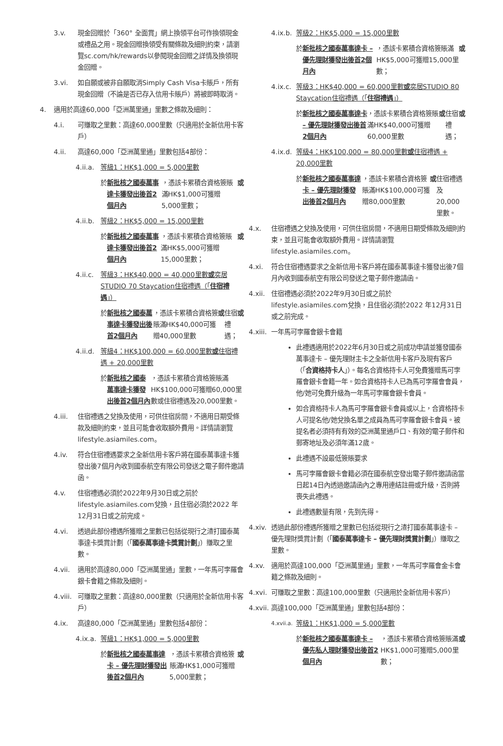3.v. 現金回贈於「360° 全面賞」網上換領平台可作換領現金或禮品之用。現金回贈換領受有關條款及細則約束，請瀏覽sc.com/hk/rewards以參閱現金回贈之詳情及換領現金回贈。
3.vi. 如自願或被非自願取消Simply Cash Visa卡賬戶，所有現金回贈（不論是否已存入信用卡賬戶）將被即時取消。
4. 適用於高達60,000「亞洲萬里通」里數之條款及細則：
4.i. 可賺取之里數：高達60,000里數（只適用於全新信用卡客戶）
4.ii. 高達60,000「亞洲萬里通」里數包括4部份：
4.ii.a. 等級1：HK$1,000 = 5,000里數
於 新批核之國泰萬事達卡獲發出後首2個月內 ，憑該卡累積合資格簽賬滿HK$1,000可獲贈5,000里數； 或
4.ii.b. 等級2：HK$5,000 = 15,000里數
於 新批核之國泰萬事達卡獲發出後首2個月內 ，憑該卡累積合資格簽賬滿HK$5,000可獲贈15,000里數； 或
4.ii.c. 等級3：HK$40,000 = 40,000里數或奕居STUDIO 70 Staycation住宿禮遇（「住宿禮遇」）
於 新批核之國泰萬事達卡獲發出後首2個月內 ，憑該卡累積合資格簽賬滿HK$40,000可獲贈40,000里數 或 住宿禮遇； 或
4.ii.d. 等級4：HK$100,000 = 60,000里數或住宿禮遇 + 20,000里數
於 新批核之國泰萬事達卡獲發出後首2個月內 ，憑該卡累積合資格簽賬滿HK$100,000可獲贈60,000里數或住宿禮遇及20,000里數。
4.iii. 住宿禮遇之兌換及使用，可供住宿房間，不適用日期受條款及細則約束，並且可能會收取額外費用。詳情請瀏覽lifestyle.asiamiles.com。
4.iv. 符合住宿禮遇要求之全新信用卡客戶將在國泰萬事達卡獲發出後7個月內收到國泰航空有限公司發送之電子郵件邀請函。
4.v. 住宿禮遇必須於2022年9月30日或之前於lifestyle.asiamiles.com兌換，且住宿必須於2022 年12月31日或之前完成。
4.vi. 透過此部份禮遇所獲贈之里數已包括從現行之渣打國泰萬事達卡獎賞計劃（「國泰萬事達卡獎賞計劃」）賺取之里數。
4.vii. 適用於高達80,000「亞洲萬里通」里數，一年馬可孛羅會銀卡會籍之條款及細則。
4.viii. 可賺取之里數：高達80,000里數（只適用於全新信用卡客戶）
4.ix. 高達80,000「亞洲萬里通」里數包括4部份：
4.ix.a. 等級1：HK$1,000 = 5,000里數
於 新批核之國泰萬事達卡 – 優先理財獲發出後首2個月內 ，憑該卡累積合資格簽賬滿HK$1,000可獲贈5,000里數； 或
4.ix.b. 等級2：HK$5,000 = 15,000里數
於 新批核之國泰萬事達卡 – 優先理財獲發出後首2個月內 ，憑該卡累積合資格簽賬滿HK$5,000可獲贈15,000里數； 或
4.ix.c. 等級3：HK$40,000 = 60,000里數或奕居STUDIO 80 Staycation住宿禮遇（「住宿禮遇」）
於 新批核之國泰萬事達卡 – 優先理財獲發出後首2個月內 ，憑該卡累積合資格簽賬滿HK$40,000可獲贈60,000里數 或 住宿禮遇； 或
4.ix.d. 等級4：HK$100,000 = 80,000里數或住宿禮遇 + 20,000里數
於 新批核之國泰萬事達卡 – 優先理財獲發出後首2個月內 ，憑該卡累積合資格簽賬滿HK$100,000可獲贈80,000里數 或 住宿禮遇及20,000里數。
4.x. 住宿禮遇之兌換及使用，可供住宿房間，不適用日期受條款及細則約束，並且可能會收取額外費用。詳情請瀏覽lifestyle.asiamiles.com。
4.xi. 符合住宿禮遇要求之全新信用卡客戶將在國泰萬事達卡獲發出後7個月內收到國泰航空有限公司發送之電子郵件邀請函。
4.xii. 住宿禮遇必須於2022年9月30日或之前於lifestyle.asiamiles.com兌換，且住宿必須於2022 年12月31日或之前完成。
4.xiii. 一年馬可孛羅會銀卡會籍
此禮遇適用於2022年6月30日或之前成功申請並獲發國泰萬事達卡 – 優先理財主卡之全新信用卡客戶及現有客戶（「合資格持卡人」）。每名合資格持卡人可免費獲贈馬可孛羅會銀卡會籍一年。如合資格持卡人已為馬可孛羅會會員，他/她可免費升級為一年馬可孛羅會銀卡會員。
如合資格持卡人為馬可孛羅會銀卡會員或以上，合資格持卡人可提名他/她兌換名單之成員為馬可孛羅會銀卡會員。被提名者必須持有有效的亞洲萬里通戶口、有效的電子郵件和郵寄地址及必須年滿12歲。
此禮遇不設最低簽賬要求
馬可孛羅會銀卡會籍必須在國泰航空發出電子郵件邀請函當日起14日內透過邀請函內之專用連結註冊或升級，否則將喪失此禮遇。
此禮遇數量有限，先到先得。
4.xiv. 透過此部份禮遇所獲贈之里數已包括從現行之渣打國泰萬事達卡 – 優先理財獎賞計劃（「國泰萬事達卡 – 優先理財獎賞計劃」）賺取之里數。
4.xv. 適用於高達100,000「亞洲萬里通」里數，一年馬可孛羅會金卡會籍之條款及細則。
4.xvi. 可賺取之里數：高達100,000里數（只適用於全新信用卡客戶）
4.xvii. 高達100,000「亞洲萬里通」里數包括4部份：
4.xvii.a. 等級1：HK$1,000 = 5,000里數
於 新批核之國泰萬事達卡 – 優先私人理財獲發出後首2個月內 ，憑該卡累積合資格簽賬滿HK$1,000可獲贈5,000里數； 或